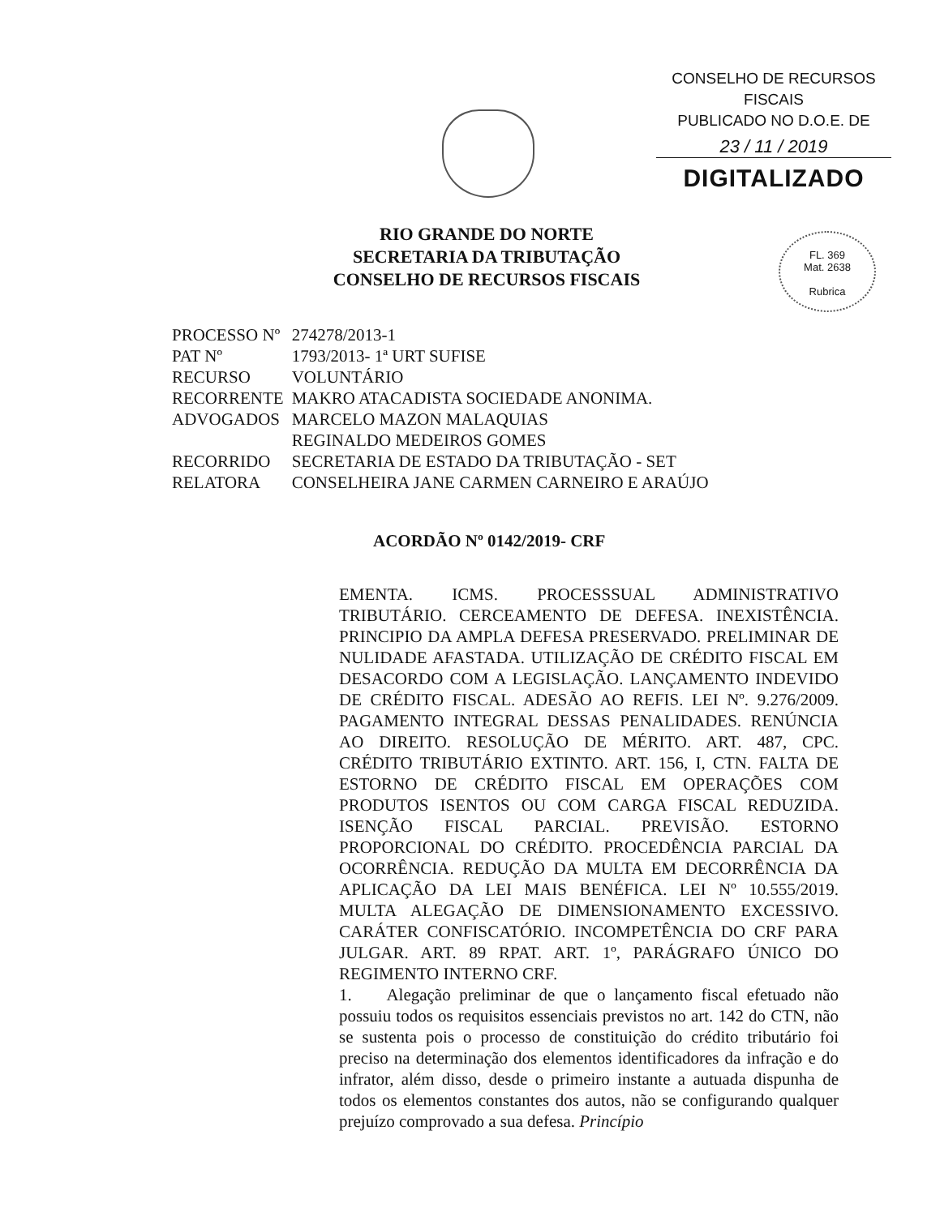CONSELHO DE RECURSOS FISCAIS
PUBLICADO NO D.O.E. DE
23 / 11 / 2019
DIGITALIZADO
FL. 369
Mat. 2638
Rubrica
RIO GRANDE DO NORTE
SECRETARIA DA TRIBUTAÇÃO
CONSELHO DE RECURSOS FISCAIS
| PROCESSO Nº | 274278/2013-1 |
| PAT Nº | 1793/2013- 1ª URT SUFISE |
| RECURSO | VOLUNTÁRIO |
| RECORRENTE | MAKRO ATACADISTA SOCIEDADE ANONIMA. |
| ADVOGADOS | MARCELO MAZON MALAQUIAS REGINALDO MEDEIROS GOMES |
| RECORRIDO | SECRETARIA DE ESTADO DA TRIBUTAÇÃO - SET |
| RELATORA | CONSELHEIRA JANE CARMEN CARNEIRO E ARAÚJO |
ACORDÃO Nº 0142/2019- CRF
EMENTA. ICMS. PROCESSSUAL ADMINISTRATIVO TRIBUTÁRIO. CERCEAMENTO DE DEFESA. INEXISTÊNCIA. PRINCIPIO DA AMPLA DEFESA PRESERVADO. PRELIMINAR DE NULIDADE AFASTADA. UTILIZAÇÃO DE CRÉDITO FISCAL EM DESACORDO COM A LEGISLAÇÃO. LANÇAMENTO INDEVIDO DE CRÉDITO FISCAL. ADESÃO AO REFIS. LEI Nº. 9.276/2009. PAGAMENTO INTEGRAL DESSAS PENALIDADES. RENÚNCIA AO DIREITO. RESOLUÇÃO DE MÉRITO. ART. 487, CPC. CRÉDITO TRIBUTÁRIO EXTINTO. ART. 156, I, CTN. FALTA DE ESTORNO DE CRÉDITO FISCAL EM OPERAÇÕES COM PRODUTOS ISENTOS OU COM CARGA FISCAL REDUZIDA. ISENÇÃO FISCAL PARCIAL. PREVISÃO. ESTORNO PROPORCIONAL DO CRÉDITO. PROCEDÊNCIA PARCIAL DA OCORRÊNCIA. REDUÇÃO DA MULTA EM DECORRÊNCIA DA APLICAÇÃO DA LEI MAIS BENÉFICA. LEI Nº 10.555/2019. MULTA ALEGAÇÃO DE DIMENSIONAMENTO EXCESSIVO. CARÁTER CONFISCATÓRIO. INCOMPETÊNCIA DO CRF PARA JULGAR. ART. 89 RPAT. ART. 1º, PARÁGRAFO ÚNICO DO REGIMENTO INTERNO CRF.
1. Alegação preliminar de que o lançamento fiscal efetuado não possuiu todos os requisitos essenciais previstos no art. 142 do CTN, não se sustenta pois o processo de constituição do crédito tributário foi preciso na determinação dos elementos identificadores da infração e do infrator, além disso, desde o primeiro instante a autuada dispunha de todos os elementos constantes dos autos, não se configurando qualquer prejuízo comprovado a sua defesa. Princípio